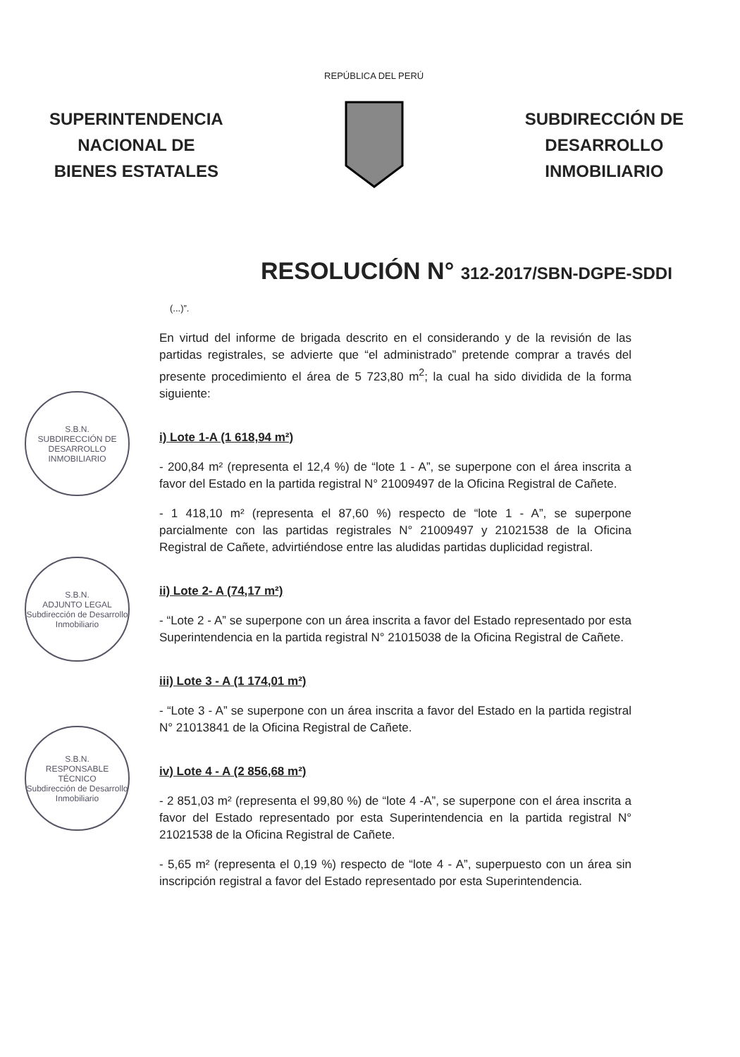SUPERINTENDENCIA
NACIONAL DE
BIENES ESTATALES
REPÚBLICA DEL PERÚ
SUBDIRECCIÓN DE
DESARROLLO
INMOBILIARIO
RESOLUCIÓN N° 312-2017/SBN-DGPE-SDDI
(...)”.
En virtud del informe de brigada descrito en el considerando y de la revisión de las partidas registrales, se advierte que “el administrado” pretende comprar a través del presente procedimiento el área de 5 723,80 m<sup>2</sup>; la cual ha sido dividida de la forma siguiente:
i) Lote 1-A (1 618,94 m²)
- 200,84 m² (representa el 12,4 %) de “lote 1 - A”, se superpone con el área inscrita a favor del Estado en la partida registral N° 21009497 de la Oficina Registral de Cañete.
- 1 418,10 m² (representa el 87,60 %) respecto de “lote 1 - A”, se superpone parcialmente con las partidas registrales N° 21009497 y 21021538 de la Oficina Registral de Cañete, advirtiéndose entre las aludidas partidas duplicidad registral.
ii) Lote 2- A (74,17 m²)
- “Lote 2 - A” se superpone con un área inscrita a favor del Estado representado por esta Superintendencia en la partida registral N° 21015038 de la Oficina Registral de Cañete.
iii) Lote 3 - A (1 174,01 m²)
- “Lote 3 - A” se superpone con un área inscrita a favor del Estado en la partida registral N° 21013841 de la Oficina Registral de Cañete.
iv) Lote 4 - A (2 856,68 m²)
- 2 851,03 m² (representa el 99,80 %) de “lote 4 -A”, se superpone con el área inscrita a favor del Estado representado por esta Superintendencia en la partida registral N° 21021538 de la Oficina Registral de Cañete.
- 5,65 m² (representa el 0,19 %) respecto de “lote 4 - A”, superpuesto con un área sin inscripción registral a favor del Estado representado por esta Superintendencia.
S.B.N.
SUBDIRECCIÓN DE DESARROLLO INMOBILIARIO
S.B.N.
ADJUNTO LEGAL
Subdirección de Desarrollo Inmobiliario
S.B.N.
RESPONSABLE TÉCNICO
Subdirección de Desarrollo Inmobiliario